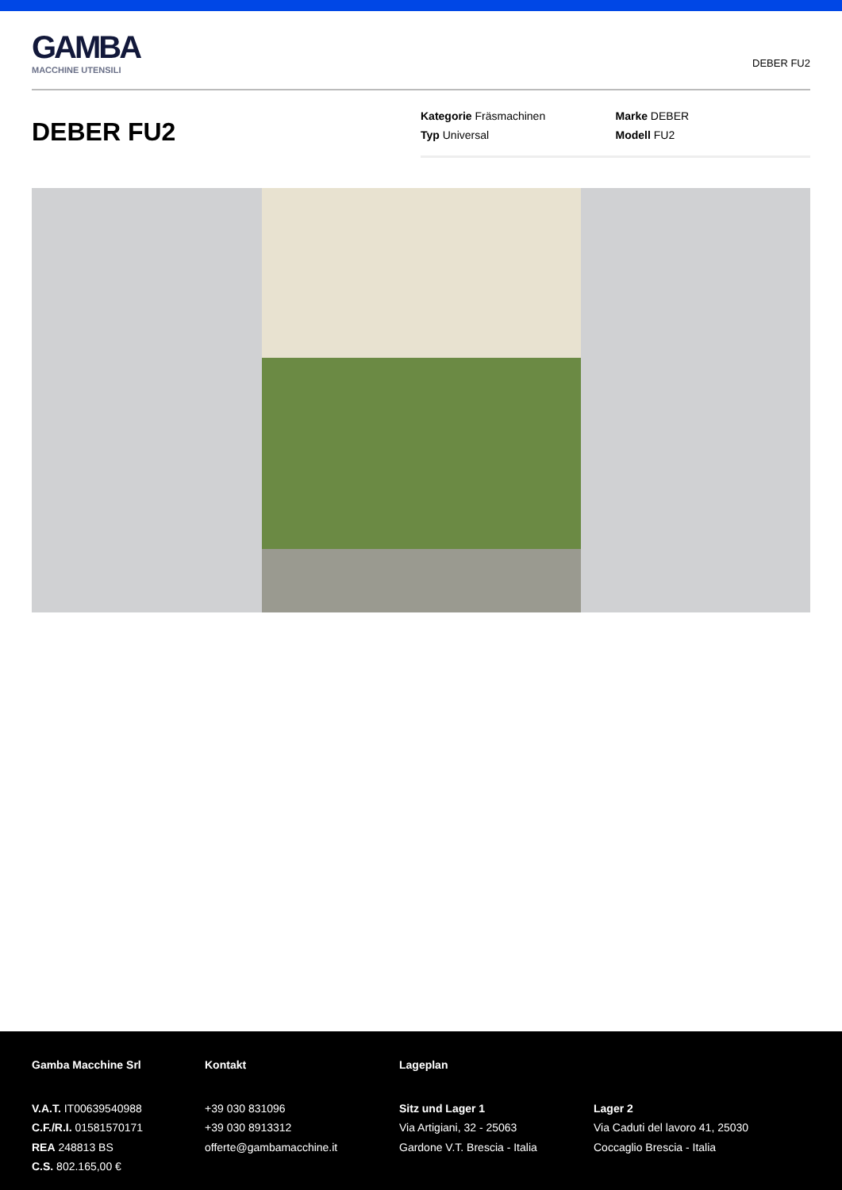GAMBA
MACCHINE UTENSILI
DEBER FU2
DEBER FU2
Kategorie Fräsmachinen
Typ Universal
Marke DEBER
Modell FU2
Gamba Macchine Srl
V.A.T. IT00639540988
C.F./R.I. 01581570171
REA 248813 BS
C.S. 802.165,00 €
Kontakt
+39 030 831096
+39 030 8913312
offerte@gambamacchine.it
Lageplan
Sitz und Lager 1
Via Artigiani, 32 - 25063
Gardone V.T. Brescia - Italia
Lager 2
Via Caduti del lavoro 41, 25030
Coccaglio Brescia - Italia